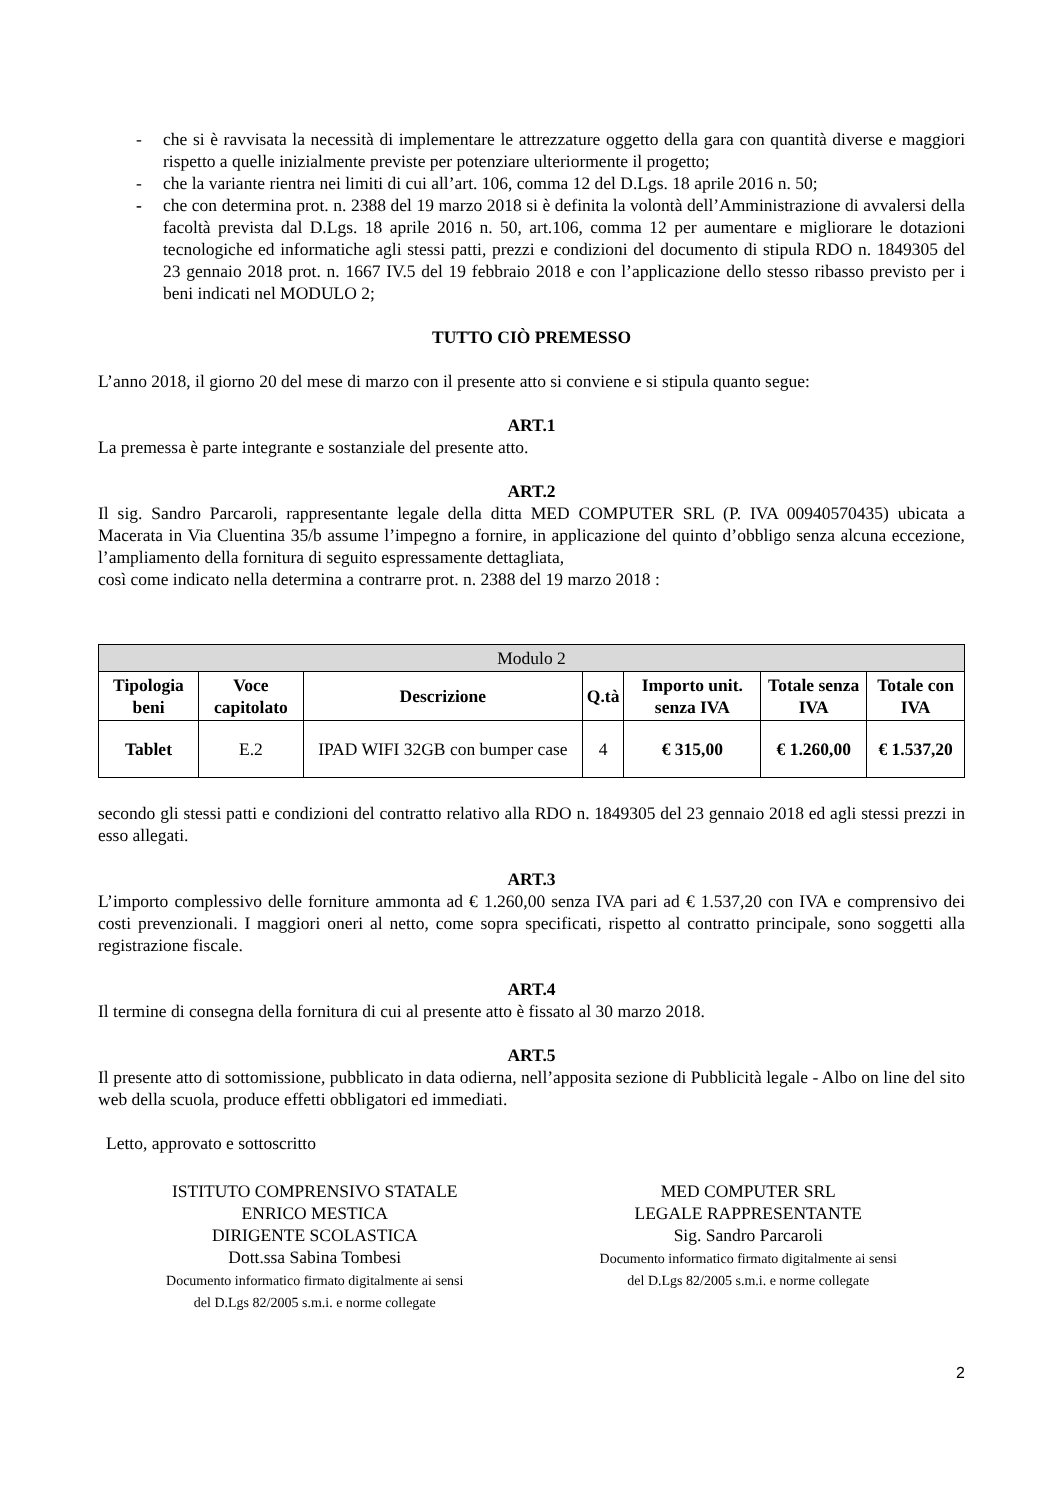- che si è ravvisata la necessità di implementare le attrezzature oggetto della gara con quantità diverse e maggiori rispetto a quelle inizialmente previste per potenziare ulteriormente il progetto;
- che la variante rientra nei limiti di cui all’art. 106, comma 12 del D.Lgs. 18 aprile 2016 n. 50;
- che con determina prot. n. 2388 del 19 marzo 2018 si è definita la volontà dell’Amministrazione di avvalersi della facoltà prevista dal D.Lgs. 18 aprile 2016 n. 50, art.106, comma 12 per aumentare e migliorare le dotazioni tecnologiche ed informatiche agli stessi patti, prezzi e condizioni del documento di stipula RDO n. 1849305 del 23 gennaio 2018 prot. n. 1667 IV.5 del 19 febbraio 2018 e con l’applicazione dello stesso ribasso previsto per i beni indicati nel MODULO 2;
TUTTO CIÒ PREMESSO
L’anno 2018, il giorno 20 del mese di marzo con il presente atto si conviene e si stipula quanto segue:
ART.1
La premessa è parte integrante e sostanziale del presente atto.
ART.2
Il sig. Sandro Parcaroli, rappresentante legale della ditta MED COMPUTER SRL (P. IVA 00940570435) ubicata a Macerata in Via Cluentina 35/b assume l’impegno a fornire, in applicazione del quinto d’obbligo senza alcuna eccezione, l’ampliamento della fornitura di seguito espressamente dettagliata,
così come indicato nella determina a contrarre prot. n. 2388 del 19 marzo 2018 :
| Modulo 2 | | | | | | |
| Tipologia beni | Voce capitolato | Descrizione | Q.tà | Importo unit. senza IVA | Totale senza IVA | Totale con IVA |
| Tablet | E.2 | IPAD WIFI 32GB con bumper case | 4 | € 315,00 | € 1.260,00 | € 1.537,20 |
secondo gli stessi patti e condizioni del contratto relativo alla RDO n. 1849305 del 23 gennaio 2018 ed agli stessi prezzi in esso allegati.
ART.3
L’importo complessivo delle forniture ammonta ad € 1.260,00 senza IVA pari ad € 1.537,20 con IVA e comprensivo dei costi prevenzionali. I maggiori oneri al netto, come sopra specificati, rispetto al contratto principale, sono soggetti alla registrazione fiscale.
ART.4
Il termine di consegna della fornitura di cui al presente atto è fissato al 30 marzo 2018.
ART.5
Il presente atto di sottomissione, pubblicato in data odierna, nell’apposita sezione di Pubblicità legale - Albo on line del sito web della scuola, produce effetti obbligatori ed immediati.
Letto, approvato e sottoscritto
ISTITUTO COMPRENSIVO STATALE
ENRICO MESTICA
DIRIGENTE SCOLASTICA
Dott.ssa Sabina Tombesi
Documento informatico firmato digitalmente ai sensi
del D.Lgs 82/2005 s.m.i. e norme collegate
MED COMPUTER SRL
LEGALE RAPPRESENTANTE
Sig. Sandro Parcaroli
Documento informatico firmato digitalmente ai sensi
del D.Lgs 82/2005 s.m.i. e norme collegate
2